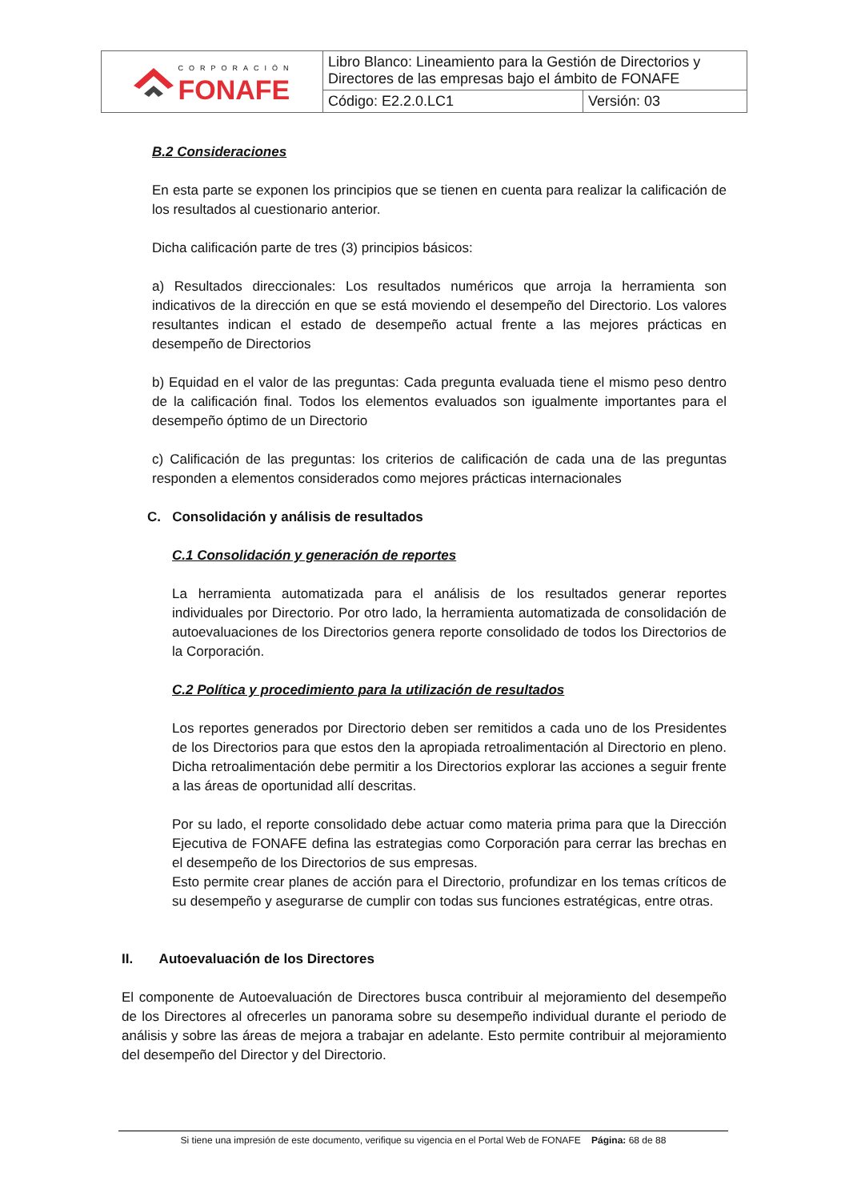| CORPORACIÓN FONAFE | Libro Blanco: Lineamiento para la Gestión de Directorios y Directores de las empresas bajo el ámbito de FONAFE | |
| | Código: E2.2.0.LC1 | Versión: 03 |
B.2 Consideraciones
En esta parte se exponen los principios que se tienen en cuenta para realizar la calificación de los resultados al cuestionario anterior.
Dicha calificación parte de tres (3) principios básicos:
a) Resultados direccionales: Los resultados numéricos que arroja la herramienta son indicativos de la dirección en que se está moviendo el desempeño del Directorio. Los valores resultantes indican el estado de desempeño actual frente a las mejores prácticas en desempeño de Directorios
b) Equidad en el valor de las preguntas: Cada pregunta evaluada tiene el mismo peso dentro de la calificación final. Todos los elementos evaluados son igualmente importantes para el desempeño óptimo de un Directorio
c) Calificación de las preguntas: los criterios de calificación de cada una de las preguntas responden a elementos considerados como mejores prácticas internacionales
C. Consolidación y análisis de resultados
C.1 Consolidación y generación de reportes
La herramienta automatizada para el análisis de los resultados generar reportes individuales por Directorio. Por otro lado, la herramienta automatizada de consolidación de autoevaluaciones de los Directorios genera reporte consolidado de todos los Directorios de la Corporación.
C.2 Política y procedimiento para la utilización de resultados
Los reportes generados por Directorio deben ser remitidos a cada uno de los Presidentes de los Directorios para que estos den la apropiada retroalimentación al Directorio en pleno. Dicha retroalimentación debe permitir a los Directorios explorar las acciones a seguir frente a las áreas de oportunidad allí descritas.
Por su lado, el reporte consolidado debe actuar como materia prima para que la Dirección Ejecutiva de FONAFE defina las estrategias como Corporación para cerrar las brechas en el desempeño de los Directorios de sus empresas.
Esto permite crear planes de acción para el Directorio, profundizar en los temas críticos de su desempeño y asegurarse de cumplir con todas sus funciones estratégicas, entre otras.
II. Autoevaluación de los Directores
El componente de Autoevaluación de Directores busca contribuir al mejoramiento del desempeño de los Directores al ofrecerles un panorama sobre su desempeño individual durante el periodo de análisis y sobre las áreas de mejora a trabajar en adelante. Esto permite contribuir al mejoramiento del desempeño del Director y del Directorio.
Si tiene una impresión de este documento, verifique su vigencia en el Portal Web de FONAFE Página: 68 de 88